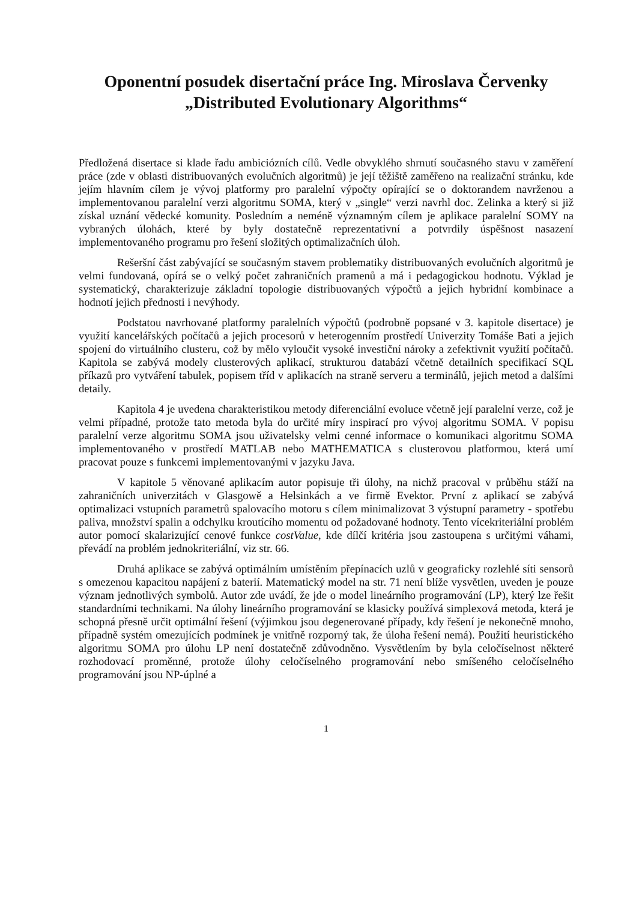Oponentní posudek disertační práce Ing. Miroslava Červenky
„Distributed Evolutionary Algorithms“
Předložená disertace si klade řadu ambiciózních cílů. Vedle obvyklého shrnutí současného stavu v zaměření práce (zde v oblasti distribuovaných evolučních algoritmů) je její těžiště zaměřeno na realizační stránku, kde jejím hlavním cílem je vývoj platformy pro paralelní výpočty opírající se o doktorandem navrženou a implementovanou paralelní verzi algoritmu SOMA, který v „single“ verzi navrhl doc. Zelinka a který si již získal uznání vědecké komunity. Posledním a neméně významným cílem je aplikace paralelní SOMY na vybraných úlohách, které by byly dostatečně reprezentativní a potvrdily úspěšnost nasazení implementovaného programu pro řešení složitých optimalizačních úloh.
Rešeršní část zabývající se současným stavem problematiky distribuovaných evolučních algoritmů je velmi fundovaná, opírá se o velký počet zahraničních pramenů a má i pedagogickou hodnotu. Výklad je systematický, charakterizuje základní topologie distribuovaných výpočtů a jejich hybridní kombinace a hodnotí jejich přednosti i nevýhody.
Podstatou navrhované platformy paralelních výpočtů (podrobně popsané v 3. kapitole disertace) je využití kancelářských počítačů a jejich procesorů v heterogenním prostředí Univerzity Tomáše Bati a jejich spojení do virtuálního clusteru, což by mělo vyloučit vysoké investiční nároky a zefektivnit využití počítačů. Kapitola se zabývá modely clusterových aplikací, strukturou databází včetně detailních specifikací SQL příkazů pro vytváření tabulek, popisem tříd v aplikacích na straně serveru a terminálů, jejich metod a dalšími detaily.
Kapitola 4 je uvedena charakteristikou metody diferenciální evoluce včetně její paralelní verze, což je velmi případné, protože tato metoda byla do určité míry inspirací pro vývoj algoritmu SOMA. V popisu paralelní verze algoritmu SOMA jsou uživatelsky velmi cenné informace o komunikaci algoritmu SOMA implementovaného v prostředí MATLAB nebo MATHEMATICA s clusterovou platformou, která umí pracovat pouze s funkcemi implementovanými v jazyku Java.
V kapitole 5 věnované aplikacím autor popisuje tři úlohy, na nichž pracoval v průběhu stáží na zahraničních univerzitách v Glasgowě a Helsinkách a ve firmě Evektor. První z aplikací se zabývá optimalizaci vstupních parametrů spalovacího motoru s cílem minimalizovat 3 výstupní parametry - spotřebu paliva, množství spalin a odchylku kroutícího momentu od požadované hodnoty. Tento vícekriteriální problém autor pomocí skalarizující cenové funkce costValue, kde dílčí kritéria jsou zastoupena s určitými váhami, převádí na problém jednokriteriální, viz str. 66.
Druhá aplikace se zabývá optimálním umístěním přepínacích uzlů v geograficky rozlehlé síti sensorů s omezenou kapacitou napájení z baterií. Matematický model na str. 71 není blíže vysvětlen, uveden je pouze význam jednotlivých symbolů. Autor zde uvádí, že jde o model lineárního programování (LP), který lze řešit standardními technikami. Na úlohy lineárního programování se klasicky používá simplexová metoda, která je schopná přesně určit optimální řešení (výjimkou jsou degenerované případy, kdy řešení je nekonečně mnoho, případně systém omezujících podmínek je vnitřně rozporný tak, že úloha řešení nemá). Použití heuristického algoritmu SOMA pro úlohu LP není dostatečně zdůvodněno. Vysvětlením by byla celočíselnost některé rozhodovací proměnné, protože úlohy celočíselného programování nebo smíšeného celočíselného programování jsou NP-úplné a
1